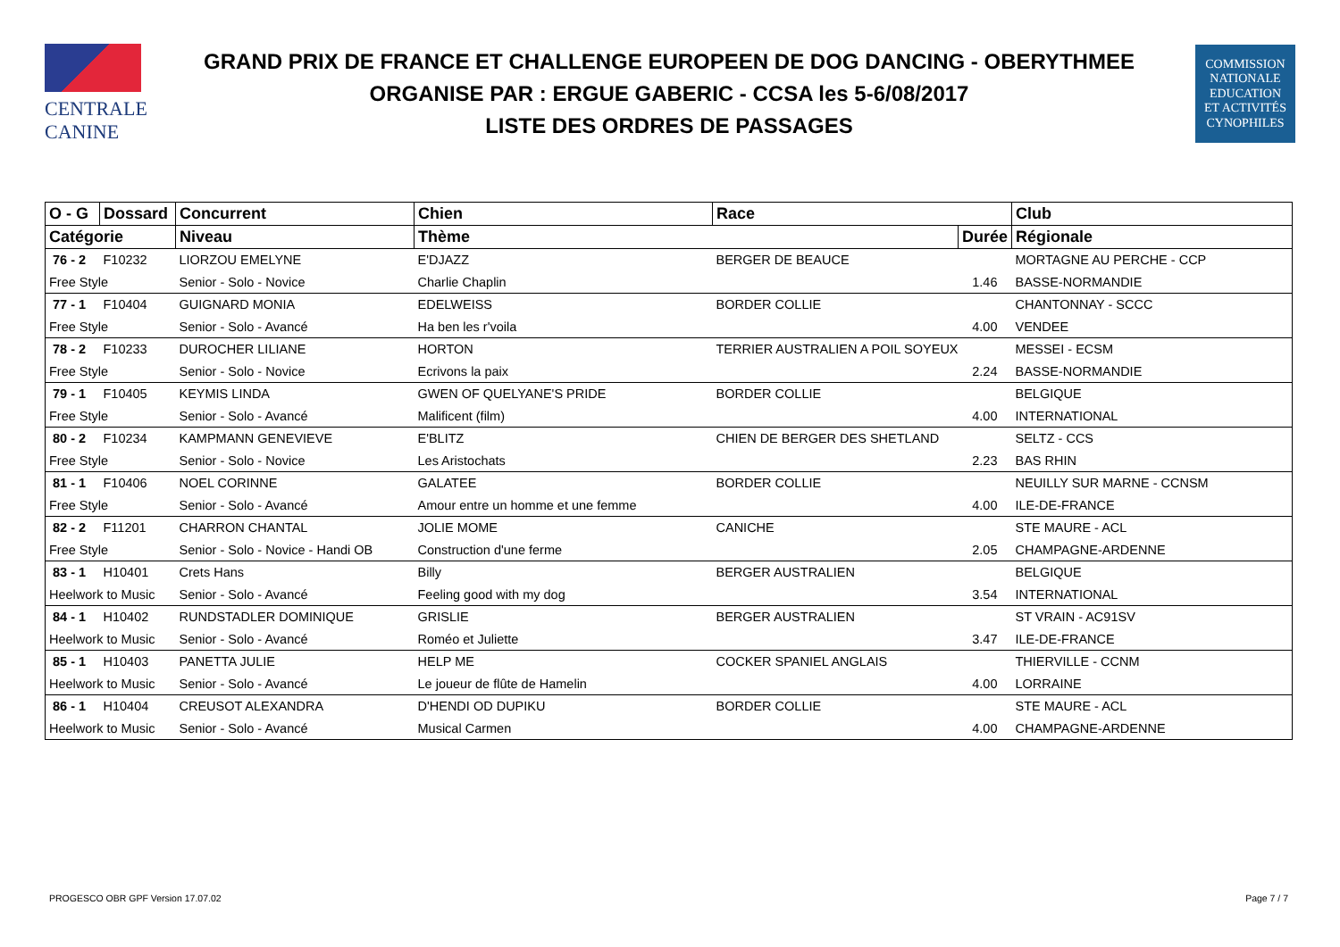CENTRALE
CANINE
GRAND PRIX DE FRANCE ET CHALLENGE EUROPEEN DE DOG DANCING - OBERYTHMEE
ORGANISE PAR : ERGUE GABERIC - CCSA les 5-6/08/2017
LISTE DES ORDRES DE PASSAGES
COMMISSION
NATIONALE
EDUCATION
ET ACTIVITÉS
CYNOPHILES
| O - G | Dossard | Concurrent | Chien | Race | | Club |
| --- | --- | --- | --- | --- | --- | --- |
| Catégorie | | Niveau | Thème | | Durée | Régionale |
| 76 - 2 | F10232 | LIORZOU EMELYNE | E'DJAZZ | BERGER DE BEAUCE | | MORTAGNE AU PERCHE - CCP |
| Free Style | | Senior - Solo - Novice | Charlie Chaplin | | 1.46 | BASSE-NORMANDIE |
| 77 - 1 | F10404 | GUIGNARD MONIA | EDELWEISS | BORDER COLLIE | | CHANTONNAY - SCCC |
| Free Style | | Senior - Solo - Avancé | Ha ben les r'voila | | 4.00 | VENDEE |
| 78 - 2 | F10233 | DUROCHER LILIANE | HORTON | TERRIER AUSTRALIEN A POIL SOYEUX | | MESSEI - ECSM |
| Free Style | | Senior - Solo - Novice | Ecrivons la paix | | 2.24 | BASSE-NORMANDIE |
| 79 - 1 | F10405 | KEYMIS LINDA | GWEN OF QUELYANE'S PRIDE | BORDER COLLIE | | BELGIQUE |
| Free Style | | Senior - Solo - Avancé | Malificent (film) | | 4.00 | INTERNATIONAL |
| 80 - 2 | F10234 | KAMPMANN GENEVIEVE | E'BLITZ | CHIEN DE BERGER DES SHETLAND | | SELTZ - CCS |
| Free Style | | Senior - Solo - Novice | Les Aristochats | | 2.23 | BAS RHIN |
| 81 - 1 | F10406 | NOEL CORINNE | GALATEE | BORDER COLLIE | | NEUILLY SUR MARNE - CCNSM |
| Free Style | | Senior - Solo - Avancé | Amour entre un homme et une femme | | 4.00 | ILE-DE-FRANCE |
| 82 - 2 | F11201 | CHARRON CHANTAL | JOLIE MOME | CANICHE | | STE MAURE - ACL |
| Free Style | | Senior - Solo - Novice - Handi OB | Construction d'une ferme | | 2.05 | CHAMPAGNE-ARDENNE |
| 83 - 1 | H10401 | Crets Hans | Billy | BERGER AUSTRALIEN | | BELGIQUE |
| Heelwork to Music | | Senior - Solo - Avancé | Feeling good with my dog | | 3.54 | INTERNATIONAL |
| 84 - 1 | H10402 | RUNDSTADLER DOMINIQUE | GRISLIE | BERGER AUSTRALIEN | | ST VRAIN - AC91SV |
| Heelwork to Music | | Senior - Solo - Avancé | Roméo et Juliette | | 3.47 | ILE-DE-FRANCE |
| 85 - 1 | H10403 | PANETTA JULIE | HELP ME | COCKER SPANIEL ANGLAIS | | THIERVILLE - CCNM |
| Heelwork to Music | | Senior - Solo - Avancé | Le joueur de flûte de Hamelin | | 4.00 | LORRAINE |
| 86 - 1 | H10404 | CREUSOT ALEXANDRA | D'HENDI OD DUPIKU | BORDER COLLIE | | STE MAURE - ACL |
| Heelwork to Music | | Senior - Solo - Avancé | Musical Carmen | | 4.00 | CHAMPAGNE-ARDENNE |
PROGESCO OBR GPF Version 17.07.02
Page 7 / 7